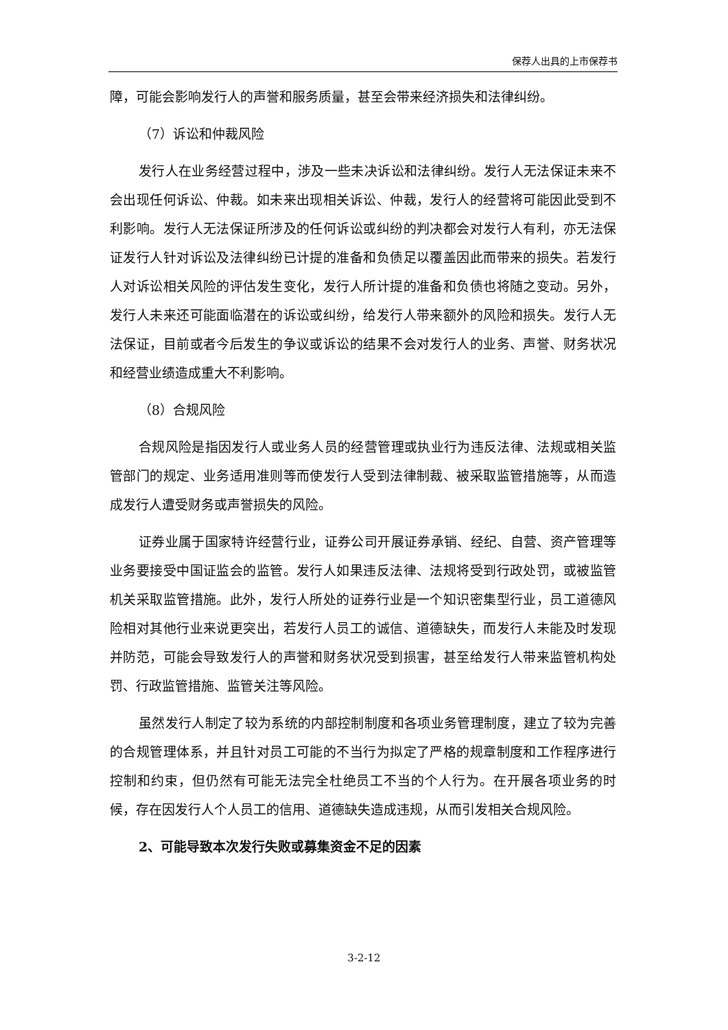保荐人出具的上市保荐书
障，可能会影响发行人的声誉和服务质量，甚至会带来经济损失和法律纠纷。
（7）诉讼和仲裁风险
发行人在业务经营过程中，涉及一些未决诉讼和法律纠纷。发行人无法保证未来不会出现任何诉讼、仲裁。如未来出现相关诉讼、仲裁，发行人的经营将可能因此受到不利影响。发行人无法保证所涉及的任何诉讼或纠纷的判决都会对发行人有利，亦无法保证发行人针对诉讼及法律纠纷已计提的准备和负债足以覆盖因此而带来的损失。若发行人对诉讼相关风险的评估发生变化，发行人所计提的准备和负债也将随之变动。另外，发行人未来还可能面临潜在的诉讼或纠纷，给发行人带来额外的风险和损失。发行人无法保证，目前或者今后发生的争议或诉讼的结果不会对发行人的业务、声誉、财务状况和经营业绩造成重大不利影响。
（8）合规风险
合规风险是指因发行人或业务人员的经营管理或执业行为违反法律、法规或相关监管部门的规定、业务适用准则等而使发行人受到法律制裁、被采取监管措施等，从而造成发行人遭受财务或声誉损失的风险。
证券业属于国家特许经营行业，证券公司开展证券承销、经纪、自营、资产管理等业务要接受中国证监会的监管。发行人如果违反法律、法规将受到行政处罚，或被监管机关采取监管措施。此外，发行人所处的证券行业是一个知识密集型行业，员工道德风险相对其他行业来说更突出，若发行人员工的诚信、道德缺失，而发行人未能及时发现并防范，可能会导致发行人的声誉和财务状况受到损害，甚至给发行人带来监管机构处罚、行政监管措施、监管关注等风险。
虽然发行人制定了较为系统的内部控制制度和各项业务管理制度，建立了较为完善的合规管理体系，并且针对员工可能的不当行为拟定了严格的规章制度和工作程序进行控制和约束，但仍然有可能无法完全杜绝员工不当的个人行为。在开展各项业务的时候，存在因发行人个人员工的信用、道德缺失造成违规，从而引发相关合规风险。
2、可能导致本次发行失败或募集资金不足的因素
3-2-12